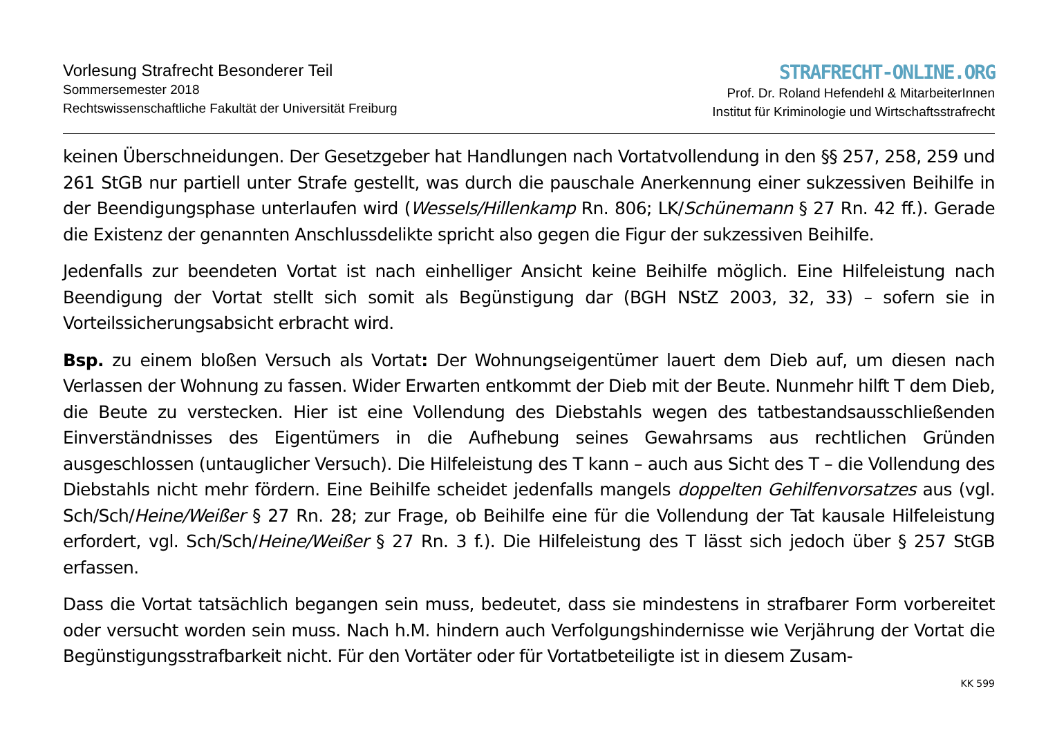Vorlesung Strafrecht Besonderer Teil
Sommersemester 2018
Rechtswissenschaftliche Fakultät der Universität Freiburg
STRAFRECHT-ONLINE.ORG
Prof. Dr. Roland Hefendehl & MitarbeiterInnen
Institut für Kriminologie und Wirtschaftsstrafrecht
keinen Überschneidungen. Der Gesetzgeber hat Handlungen nach Vortatvollendung in den §§ 257, 258, 259 und 261 StGB nur partiell unter Strafe gestellt, was durch die pauschale Anerkennung einer sukzessiven Beihilfe in der Beendigungsphase unterlaufen wird (Wessels/Hillenkamp Rn. 806; LK/Schünemann § 27 Rn. 42 ff.). Gerade die Existenz der genannten Anschlussdelikte spricht also gegen die Figur der sukzessiven Beihilfe.
Jedenfalls zur beendeten Vortat ist nach einhelliger Ansicht keine Beihilfe möglich. Eine Hilfeleistung nach Beendigung der Vortat stellt sich somit als Begünstigung dar (BGH NStZ 2003, 32, 33) – sofern sie in Vorteilssicherungsabsicht erbracht wird.
Bsp. zu einem bloßen Versuch als Vortat: Der Wohnungseigentümer lauert dem Dieb auf, um diesen nach Verlassen der Wohnung zu fassen. Wider Erwarten entkommt der Dieb mit der Beute. Nunmehr hilft T dem Dieb, die Beute zu verstecken. Hier ist eine Vollendung des Diebstahls wegen des tatbestandsausschließenden Einverständnisses des Eigentümers in die Aufhebung seines Gewahrsams aus rechtlichen Gründen ausgeschlossen (untauglicher Versuch). Die Hilfeleistung des T kann – auch aus Sicht des T – die Vollendung des Diebstahls nicht mehr fördern. Eine Beihilfe scheidet jedenfalls mangels doppelten Gehilfenvorsatzes aus (vgl. Sch/Sch/Heine/Weißer § 27 Rn. 28; zur Frage, ob Beihilfe eine für die Vollendung der Tat kausale Hilfeleistung erfordert, vgl. Sch/Sch/Heine/Weißer § 27 Rn. 3 f.). Die Hilfeleistung des T lässt sich jedoch über § 257 StGB erfassen.
Dass die Vortat tatsächlich begangen sein muss, bedeutet, dass sie mindestens in strafbarer Form vorbereitet oder versucht worden sein muss. Nach h.M. hindern auch Verfolgungshindernisse wie Verjährung der Vortat die Begünstigungsstrafbarkeit nicht. Für den Vortäter oder für Vortatbeteiligte ist in diesem Zusam-
KK 599